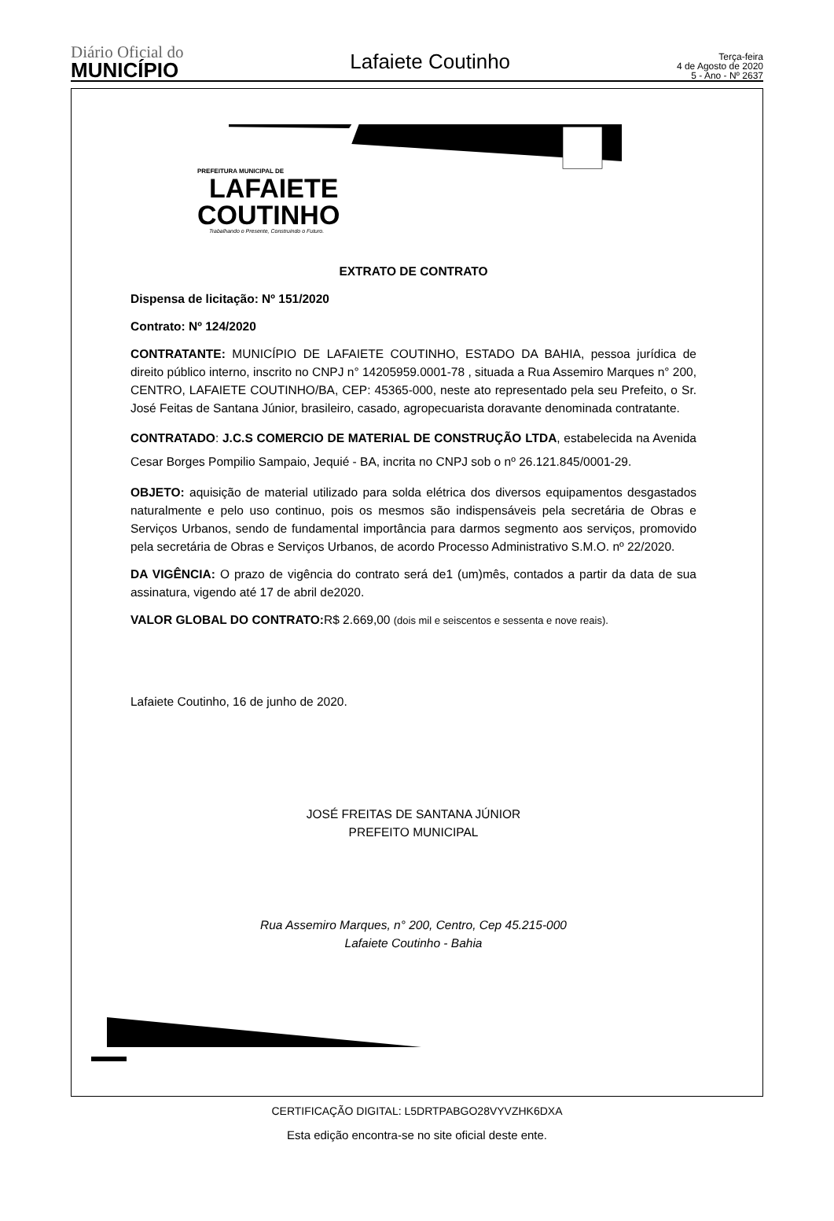Diário Oficial do
MUNICÍPIO
Lafaiete Coutinho
Terça-feira
4 de Agosto de 2020
5 - Ano - Nº 2637
PREFEITURA MUNICIPAL DE
LAFAIETE
COUTINHO
Trabalhando o Presente, Construindo o Futuro.
EXTRATO DE CONTRATO
Dispensa de licitação: Nº 151/2020
Contrato: Nº 124/2020
CONTRATANTE: MUNICÍPIO DE LAFAIETE COUTINHO, ESTADO DA BAHIA, pessoa jurídica de direito público interno, inscrito no CNPJ n° 14205959.0001-78 , situada a Rua Assemiro Marques n° 200, CENTRO, LAFAIETE COUTINHO/BA, CEP: 45365-000, neste ato representado pela seu Prefeito, o Sr. José Feitas de Santana Júnior, brasileiro, casado, agropecuarista doravante denominada contratante.
CONTRATADO: J.C.S COMERCIO DE MATERIAL DE CONSTRUÇÃO LTDA, estabelecida na Avenida Cesar Borges Pompilio Sampaio, Jequié - BA, incrita no CNPJ sob o nº 26.121.845/0001-29.
OBJETO: aquisição de material utilizado para solda elétrica dos diversos equipamentos desgastados naturalmente e pelo uso continuo, pois os mesmos são indispensáveis pela secretária de Obras e Serviços Urbanos, sendo de fundamental importância para darmos segmento aos serviços, promovido pela secretária de Obras e Serviços Urbanos, de acordo Processo Administrativo S.M.O. nº 22/2020.
DA VIGÊNCIA: O prazo de vigência do contrato será de1 (um)mês, contados a partir da data de sua assinatura, vigendo até 17 de abril de2020.
VALOR GLOBAL DO CONTRATO: R$ 2.669,00 (dois mil e seiscentos e sessenta e nove reais).
Lafaiete Coutinho, 16 de junho de 2020.
JOSÉ FREITAS DE SANTANA JÚNIOR
PREFEITO MUNICIPAL
Rua Assemiro Marques, n° 200, Centro, Cep 45.215-000
Lafaiete Coutinho - Bahia
CERTIFICAÇÃO DIGITAL: L5DRTPABGO28VYVZHK6DXA
Esta edição encontra-se no site oficial deste ente.